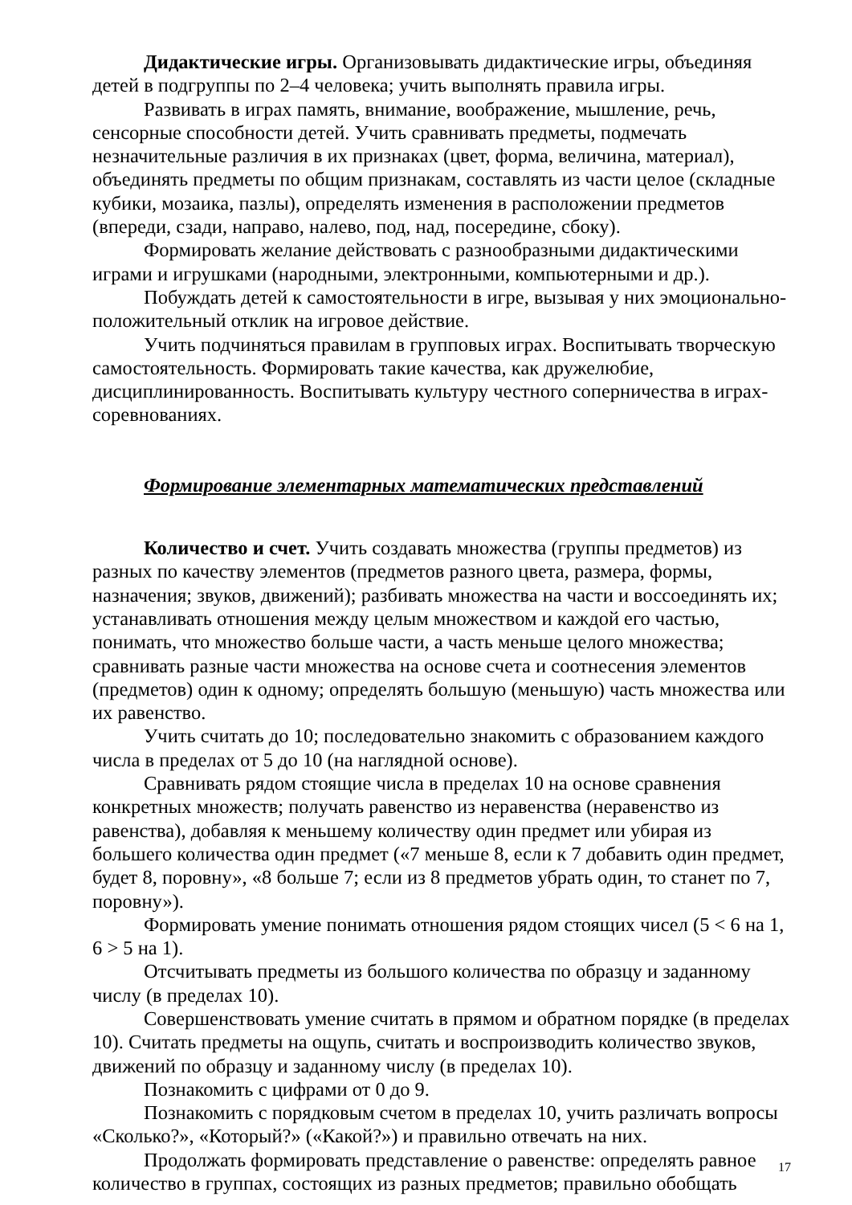Дидактические игры. Организовывать дидактические игры, объединяя детей в подгруппы по 2–4 человека; учить выполнять правила игры.
Развивать в играх память, внимание, воображение, мышление, речь, сенсорные способности детей. Учить сравнивать предметы, подмечать незначительные различия в их признаках (цвет, форма, величина, материал), объединять предметы по общим признакам, составлять из части целое (складные кубики, мозаика, пазлы), определять изменения в расположении предметов (впереди, сзади, направо, налево, под, над, посередине, сбоку).
Формировать желание действовать с разнообразными дидактическими играми и игрушками (народными, электронными, компьютерными и др.).
Побуждать детей к самостоятельности в игре, вызывая у них эмоционально-положительный отклик на игровое действие.
Учить подчиняться правилам в групповых играх. Воспитывать творческую самостоятельность. Формировать такие качества, как дружелюбие, дисциплинированность. Воспитывать культуру честного соперничества в играх-соревнованиях.
Формирование элементарных математических представлений
Количество и счет. Учить создавать множества (группы предметов) из разных по качеству элементов (предметов разного цвета, размера, формы, назначения; звуков, движений); разбивать множества на части и воссоединять их; устанавливать отношения между целым множеством и каждой его частью, понимать, что множество больше части, а часть меньше целого множества; сравнивать разные части множества на основе счета и соотнесения элементов (предметов) один к одному; определять большую (меньшую) часть множества или их равенство.
Учить считать до 10; последовательно знакомить с образованием каждого числа в пределах от 5 до 10 (на наглядной основе).
Сравнивать рядом стоящие числа в пределах 10 на основе сравнения конкретных множеств; получать равенство из неравенства (неравенство из равенства), добавляя к меньшему количеству один предмет или убирая из большего количества один предмет («7 меньше 8, если к 7 добавить один предмет, будет 8, поровну», «8 больше 7; если из 8 предметов убрать один, то станет по 7, поровну»).
Формировать умение понимать отношения рядом стоящих чисел (5 < 6 на 1, 6 > 5 на 1).
Отсчитывать предметы из большого количества по образцу и заданному числу (в пределах 10).
Совершенствовать умение считать в прямом и обратном порядке (в пределах 10). Считать предметы на ощупь, считать и воспроизводить количество звуков, движений по образцу и заданному числу (в пределах 10).
Познакомить с цифрами от 0 до 9.
Познакомить с порядковым счетом в пределах 10, учить различать вопросы «Сколько?», «Который?» («Какой?») и правильно отвечать на них.
Продолжать формировать представление о равенстве: определять равное количество в группах, состоящих из разных предметов; правильно обобщать
17